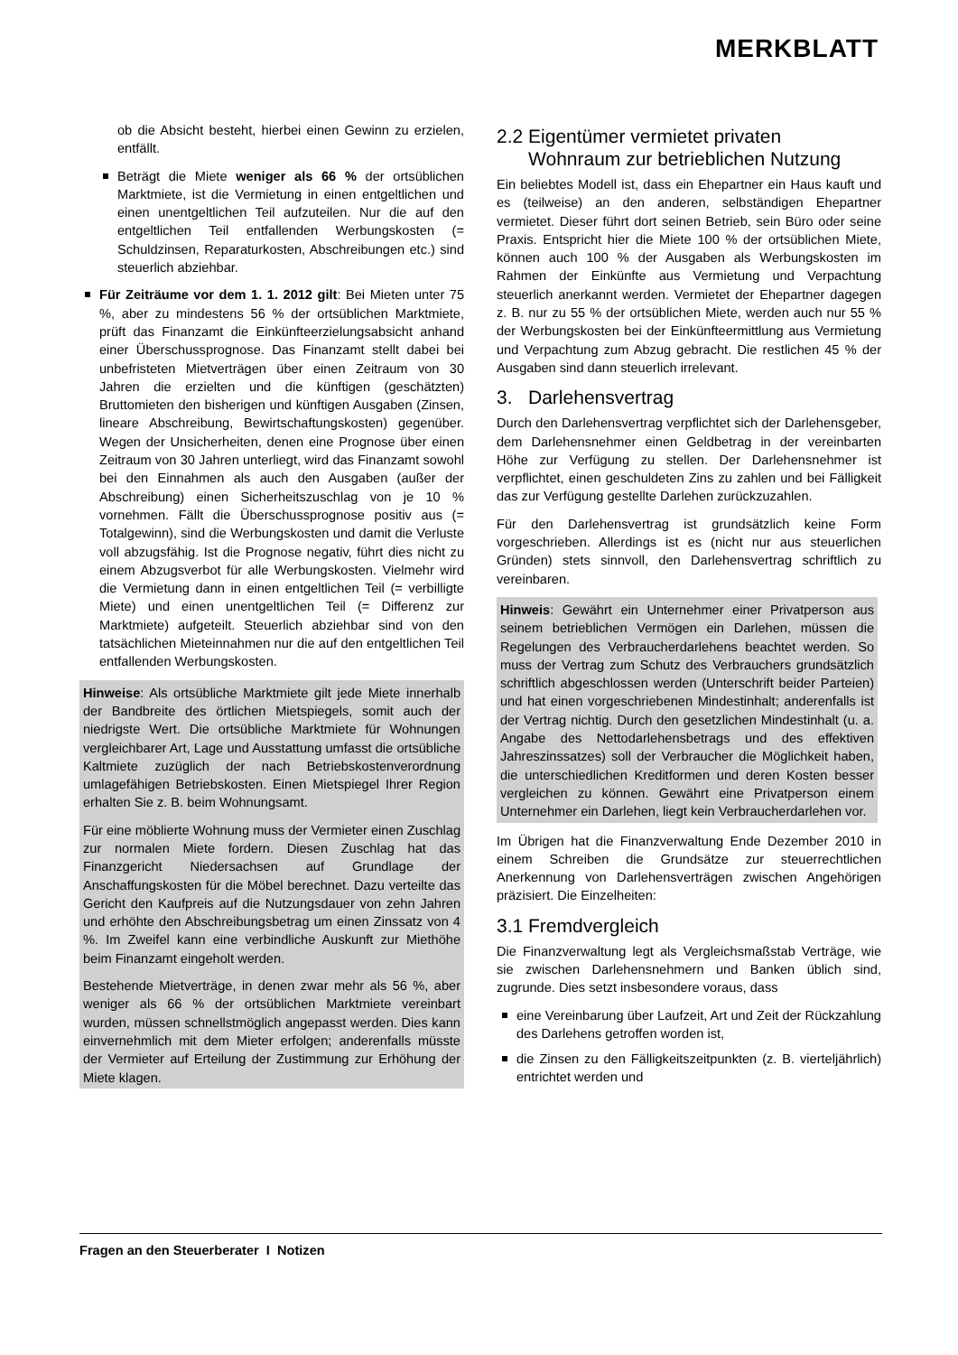MERKBLATT
ob die Absicht besteht, hierbei einen Gewinn zu erzielen, entfällt.
Beträgt die Miete weniger als 66 % der ortsüblichen Marktmiete, ist die Vermietung in einen entgeltlichen und einen unentgeltlichen Teil aufzuteilen. Nur die auf den entgeltlichen Teil entfallenden Werbungskosten (= Schuldzinsen, Reparaturkosten, Abschreibungen etc.) sind steuerlich abziehbar.
Für Zeiträume vor dem 1. 1. 2012 gilt: Bei Mieten unter 75 %, aber zu mindestens 56 % der ortsüblichen Marktmiete, prüft das Finanzamt die Einkünfteerzielungsabsicht anhand einer Überschussprognose. Das Finanzamt stellt dabei bei unbefristeten Mietverträgen über einen Zeitraum von 30 Jahren die erzielten und die künftigen (geschätzten) Bruttomieten den bisherigen und künftigen Ausgaben (Zinsen, lineare Abschreibung, Bewirtschaftungskosten) gegenüber. Wegen der Unsicherheiten, denen eine Prognose über einen Zeitraum von 30 Jahren unterliegt, wird das Finanzamt sowohl bei den Einnahmen als auch den Ausgaben (außer der Abschreibung) einen Sicherheitszuschlag von je 10 % vornehmen. Fällt die Überschussprognose positiv aus (= Totalgewinn), sind die Werbungskosten und damit die Verluste voll abzugsfähig. Ist die Prognose negativ, führt dies nicht zu einem Abzugsverbot für alle Werbungskosten. Vielmehr wird die Vermietung dann in einen entgeltlichen Teil (= verbilligte Miete) und einen unentgeltlichen Teil (= Differenz zur Marktmiete) aufgeteilt. Steuerlich abziehbar sind von den tatsächlichen Mieteinnahmen nur die auf den entgeltlichen Teil entfallenden Werbungskosten.
Hinweise: Als ortsübliche Marktmiete gilt jede Miete innerhalb der Bandbreite des örtlichen Mietspiegels, somit auch der niedrigste Wert. Die ortsübliche Marktmiete für Wohnungen vergleichbarer Art, Lage und Ausstattung umfasst die ortsübliche Kaltmiete zuzüglich der nach Betriebskostenverordnung umlagefähigen Betriebskosten. Einen Mietspiegel Ihrer Region erhalten Sie z. B. beim Wohnungsamt.
Für eine möblierte Wohnung muss der Vermieter einen Zuschlag zur normalen Miete fordern. Diesen Zuschlag hat das Finanzgericht Niedersachsen auf Grundlage der Anschaffungskosten für die Möbel berechnet. Dazu verteilte das Gericht den Kaufpreis auf die Nutzungsdauer von zehn Jahren und erhöhte den Abschreibungsbetrag um einen Zinssatz von 4 %. Im Zweifel kann eine verbindliche Auskunft zur Miethöhe beim Finanzamt eingeholt werden.
Bestehende Mietverträge, in denen zwar mehr als 56 %, aber weniger als 66 % der ortsüblichen Marktmiete vereinbart wurden, müssen schnellstmöglich angepasst werden. Dies kann einvernehmlich mit dem Mieter erfolgen; anderenfalls müsste der Vermieter auf Erteilung der Zustimmung zur Erhöhung der Miete klagen.
2.2 Eigentümer vermietet privaten
Wohnraum zur betrieblichen Nutzung
Ein beliebtes Modell ist, dass ein Ehepartner ein Haus kauft und es (teilweise) an den anderen, selbständigen Ehepartner vermietet. Dieser führt dort seinen Betrieb, sein Büro oder seine Praxis. Entspricht hier die Miete 100 % der ortsüblichen Miete, können auch 100 % der Ausgaben als Werbungskosten im Rahmen der Einkünfte aus Vermietung und Verpachtung steuerlich anerkannt werden. Vermietet der Ehepartner dagegen z. B. nur zu 55 % der ortsüblichen Miete, werden auch nur 55 % der Werbungskosten bei der Einkünfteermittlung aus Vermietung und Verpachtung zum Abzug gebracht. Die restlichen 45 % der Ausgaben sind dann steuerlich irrelevant.
3. Darlehensvertrag
Durch den Darlehensvertrag verpflichtet sich der Darlehensgeber, dem Darlehensnehmer einen Geldbetrag in der vereinbarten Höhe zur Verfügung zu stellen. Der Darlehensnehmer ist verpflichtet, einen geschuldeten Zins zu zahlen und bei Fälligkeit das zur Verfügung gestellte Darlehen zurückzuzahlen.
Für den Darlehensvertrag ist grundsätzlich keine Form vorgeschrieben. Allerdings ist es (nicht nur aus steuerlichen Gründen) stets sinnvoll, den Darlehensvertrag schriftlich zu vereinbaren.
Hinweis: Gewährt ein Unternehmer einer Privatperson aus seinem betrieblichen Vermögen ein Darlehen, müssen die Regelungen des Verbraucherdarlehens beachtet werden. So muss der Vertrag zum Schutz des Verbrauchers grundsätzlich schriftlich abgeschlossen werden (Unterschrift beider Parteien) und hat einen vorgeschriebenen Mindestinhalt; anderenfalls ist der Vertrag nichtig. Durch den gesetzlichen Mindestinhalt (u. a. Angabe des Nettodarlehensbetrags und des effektiven Jahreszinssatzes) soll der Verbraucher die Möglichkeit haben, die unterschiedlichen Kreditformen und deren Kosten besser vergleichen zu können. Gewährt eine Privatperson einem Unternehmer ein Darlehen, liegt kein Verbraucherdarlehen vor.
Im Übrigen hat die Finanzverwaltung Ende Dezember 2010 in einem Schreiben die Grundsätze zur steuerrechtlichen Anerkennung von Darlehensverträgen zwischen Angehörigen präzisiert. Die Einzelheiten:
3.1 Fremdvergleich
Die Finanzverwaltung legt als Vergleichsmaßstab Verträge, wie sie zwischen Darlehensnehmern und Banken üblich sind, zugrunde. Dies setzt insbesondere voraus, dass
eine Vereinbarung über Laufzeit, Art und Zeit der Rückzahlung des Darlehens getroffen worden ist,
die Zinsen zu den Fälligkeitszeitpunkten (z. B. vierteljährlich) entrichtet werden und
Fragen an den Steuerberater I Notizen